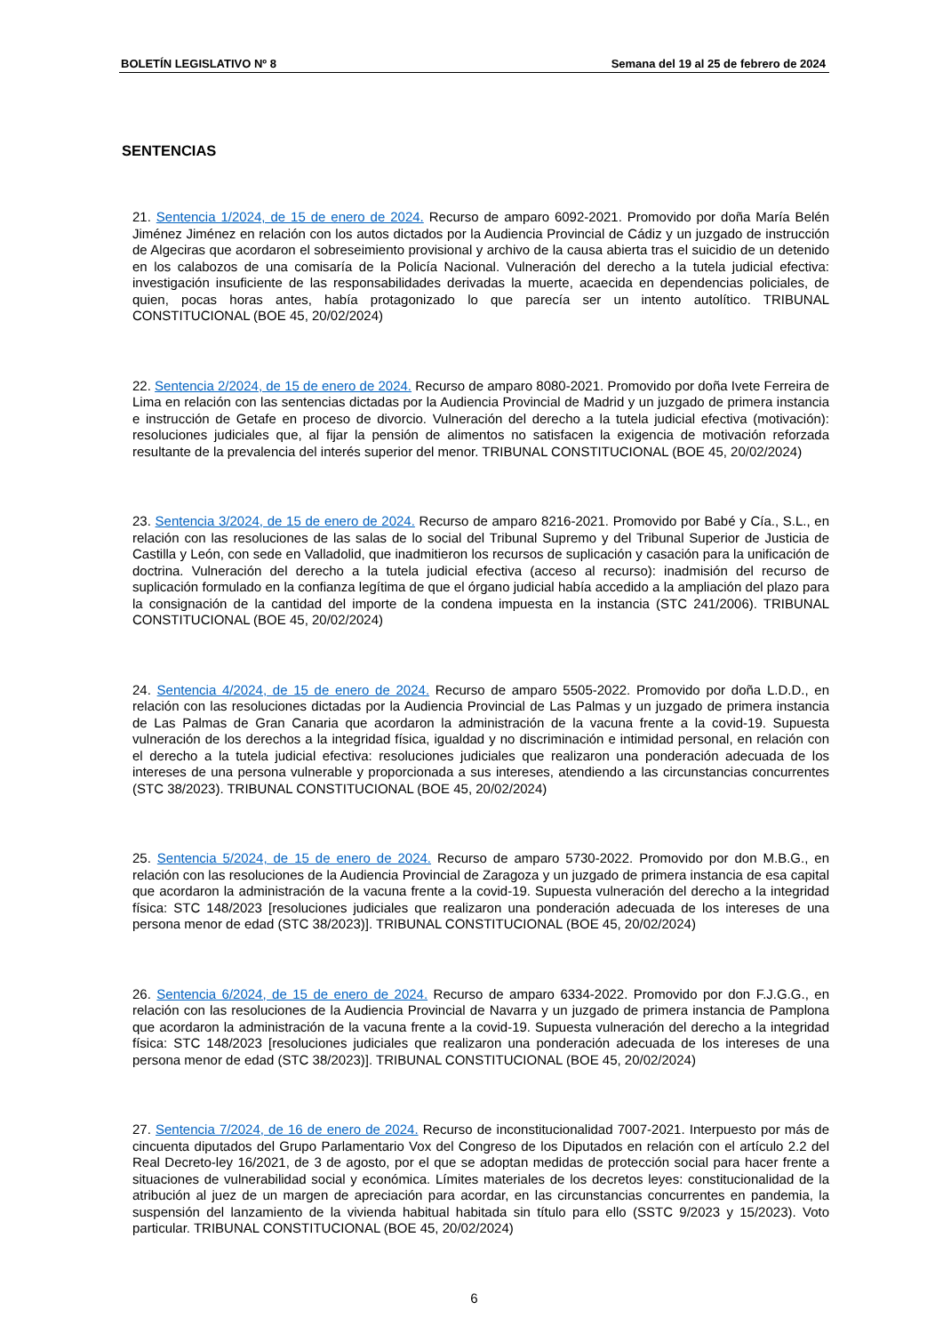BOLETÍN LEGISLATIVO Nº 8 Semana del 19 al 25 de febrero de 2024
SENTENCIAS
21. Sentencia 1/2024, de 15 de enero de 2024. Recurso de amparo 6092-2021. Promovido por doña María Belén Jiménez Jiménez en relación con los autos dictados por la Audiencia Provincial de Cádiz y un juzgado de instrucción de Algeciras que acordaron el sobreseimiento provisional y archivo de la causa abierta tras el suicidio de un detenido en los calabozos de una comisaría de la Policía Nacional. Vulneración del derecho a la tutela judicial efectiva: investigación insuficiente de las responsabilidades derivadas la muerte, acaecida en dependencias policiales, de quien, pocas horas antes, había protagonizado lo que parecía ser un intento autolítico. TRIBUNAL CONSTITUCIONAL (BOE 45, 20/02/2024)
22. Sentencia 2/2024, de 15 de enero de 2024. Recurso de amparo 8080-2021. Promovido por doña Ivete Ferreira de Lima en relación con las sentencias dictadas por la Audiencia Provincial de Madrid y un juzgado de primera instancia e instrucción de Getafe en proceso de divorcio. Vulneración del derecho a la tutela judicial efectiva (motivación): resoluciones judiciales que, al fijar la pensión de alimentos no satisfacen la exigencia de motivación reforzada resultante de la prevalencia del interés superior del menor. TRIBUNAL CONSTITUCIONAL (BOE 45, 20/02/2024)
23. Sentencia 3/2024, de 15 de enero de 2024. Recurso de amparo 8216-2021. Promovido por Babé y Cía., S.L., en relación con las resoluciones de las salas de lo social del Tribunal Supremo y del Tribunal Superior de Justicia de Castilla y León, con sede en Valladolid, que inadmitieron los recursos de suplicación y casación para la unificación de doctrina. Vulneración del derecho a la tutela judicial efectiva (acceso al recurso): inadmisión del recurso de suplicación formulado en la confianza legítima de que el órgano judicial había accedido a la ampliación del plazo para la consignación de la cantidad del importe de la condena impuesta en la instancia (STC 241/2006). TRIBUNAL CONSTITUCIONAL (BOE 45, 20/02/2024)
24. Sentencia 4/2024, de 15 de enero de 2024. Recurso de amparo 5505-2022. Promovido por doña L.D.D., en relación con las resoluciones dictadas por la Audiencia Provincial de Las Palmas y un juzgado de primera instancia de Las Palmas de Gran Canaria que acordaron la administración de la vacuna frente a la covid-19. Supuesta vulneración de los derechos a la integridad física, igualdad y no discriminación e intimidad personal, en relación con el derecho a la tutela judicial efectiva: resoluciones judiciales que realizaron una ponderación adecuada de los intereses de una persona vulnerable y proporcionada a sus intereses, atendiendo a las circunstancias concurrentes (STC 38/2023). TRIBUNAL CONSTITUCIONAL (BOE 45, 20/02/2024)
25. Sentencia 5/2024, de 15 de enero de 2024. Recurso de amparo 5730-2022. Promovido por don M.B.G., en relación con las resoluciones de la Audiencia Provincial de Zaragoza y un juzgado de primera instancia de esa capital que acordaron la administración de la vacuna frente a la covid-19. Supuesta vulneración del derecho a la integridad física: STC 148/2023 [resoluciones judiciales que realizaron una ponderación adecuada de los intereses de una persona menor de edad (STC 38/2023)]. TRIBUNAL CONSTITUCIONAL (BOE 45, 20/02/2024)
26. Sentencia 6/2024, de 15 de enero de 2024. Recurso de amparo 6334-2022. Promovido por don F.J.G.G., en relación con las resoluciones de la Audiencia Provincial de Navarra y un juzgado de primera instancia de Pamplona que acordaron la administración de la vacuna frente a la covid-19. Supuesta vulneración del derecho a la integridad física: STC 148/2023 [resoluciones judiciales que realizaron una ponderación adecuada de los intereses de una persona menor de edad (STC 38/2023)]. TRIBUNAL CONSTITUCIONAL (BOE 45, 20/02/2024)
27. Sentencia 7/2024, de 16 de enero de 2024. Recurso de inconstitucionalidad 7007-2021. Interpuesto por más de cincuenta diputados del Grupo Parlamentario Vox del Congreso de los Diputados en relación con el artículo 2.2 del Real Decreto-ley 16/2021, de 3 de agosto, por el que se adoptan medidas de protección social para hacer frente a situaciones de vulnerabilidad social y económica. Límites materiales de los decretos leyes: constitucionalidad de la atribución al juez de un margen de apreciación para acordar, en las circunstancias concurrentes en pandemia, la suspensión del lanzamiento de la vivienda habitual habitada sin título para ello (SSTC 9/2023 y 15/2023). Voto particular. TRIBUNAL CONSTITUCIONAL (BOE 45, 20/02/2024)
6